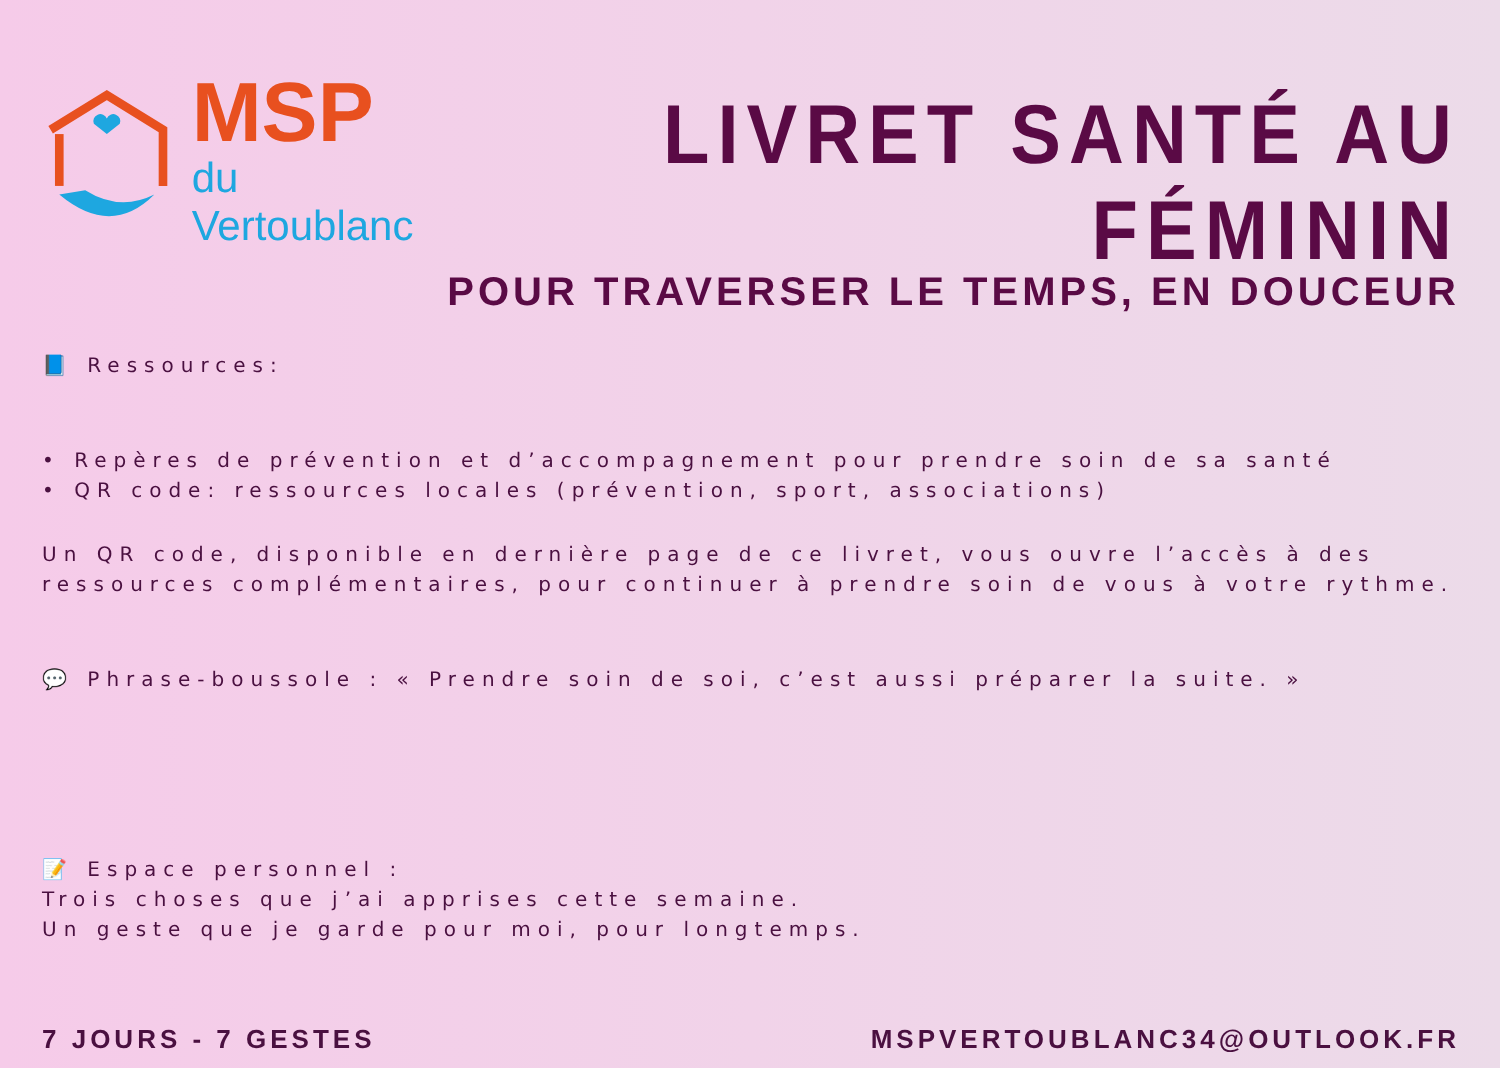MSP
du Vertoublanc
LIVRET SANTÉ AU FÉMININ
POUR TRAVERSER LE TEMPS, EN DOUCEUR
📘 Ressources:
• Repères de prévention et d’accompagnement pour prendre soin de sa santé
• QR code: ressources locales (prévention, sport, associations)
Un QR code, disponible en dernière page de ce livret, vous ouvre l’accès à des ressources complémentaires, pour continuer à prendre soin de vous à votre rythme.
💬 Phrase-boussole : « Prendre soin de soi, c’est aussi préparer la suite. »
📝 Espace personnel :
Trois choses que j’ai apprises cette semaine.
Un geste que je garde pour moi, pour longtemps.
7 JOURS - 7 GESTES MSPVERTOUBLANC34@OUTLOOK.FR